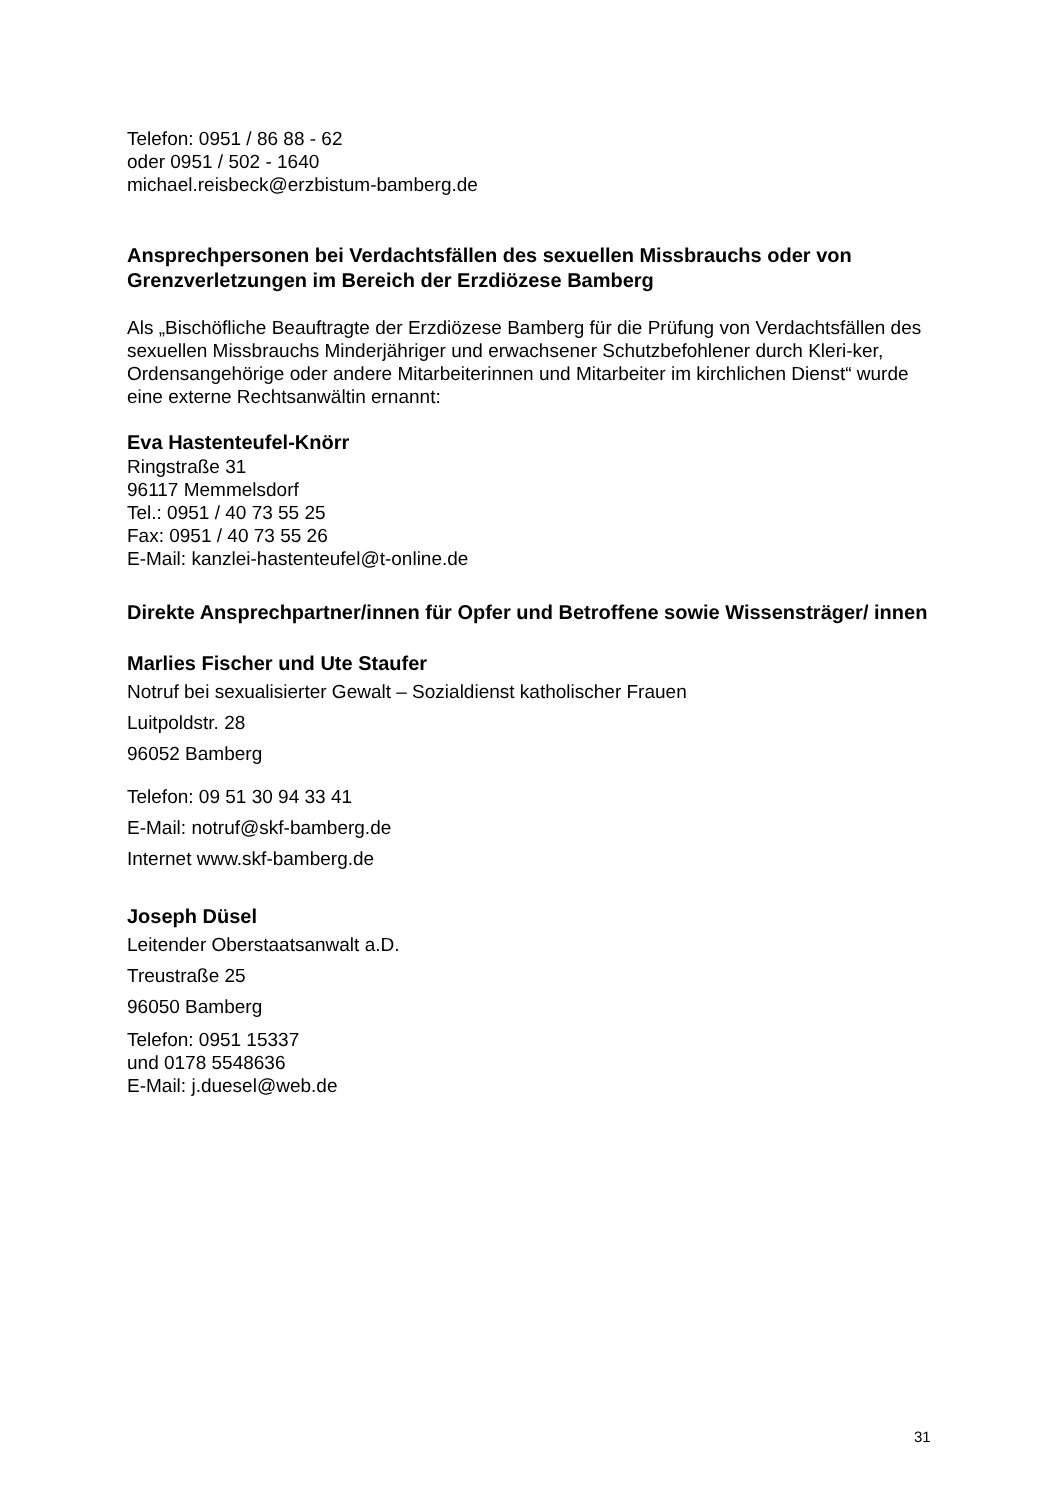Telefon: 0951 / 86 88 - 62
oder 0951 / 502 - 1640
michael.reisbeck@erzbistum-bamberg.de
Ansprechpersonen bei Verdachtsfällen des sexuellen Missbrauchs oder von Grenzverletzungen im Bereich der Erzdiözese Bamberg
Als „Bischöfliche Beauftragte der Erzdiözese Bamberg für die Prüfung von Verdachtsfällen des sexuellen Missbrauchs Minderjähriger und erwachsener Schutzbefohlener durch Kleri-ker, Ordensangehörige oder andere Mitarbeiterinnen und Mitarbeiter im kirchlichen Dienst“ wurde eine externe Rechtsanwältin ernannt:
Eva Hastenteufel-Knörr
Ringstraße 31
96117 Memmelsdorf
Tel.: 0951 / 40 73 55 25
Fax: 0951 / 40 73 55 26
E-Mail: kanzlei-hastenteufel@t-online.de
Direkte Ansprechpartner/innen für Opfer und Betroffene sowie Wissensträger/ innen
Marlies Fischer und Ute Staufer
Notruf bei sexualisierter Gewalt – Sozialdienst katholischer Frauen
Luitpoldstr. 28
96052 Bamberg
Telefon: 09 51 30 94 33 41
E-Mail: notruf@skf-bamberg.de
Internet www.skf-bamberg.de
Joseph Düsel
Leitender Oberstaatsanwalt a.D.
Treustraße 25
96050 Bamberg
Telefon: 0951 15337
und 0178 5548636
E-Mail: j.duesel@web.de
31